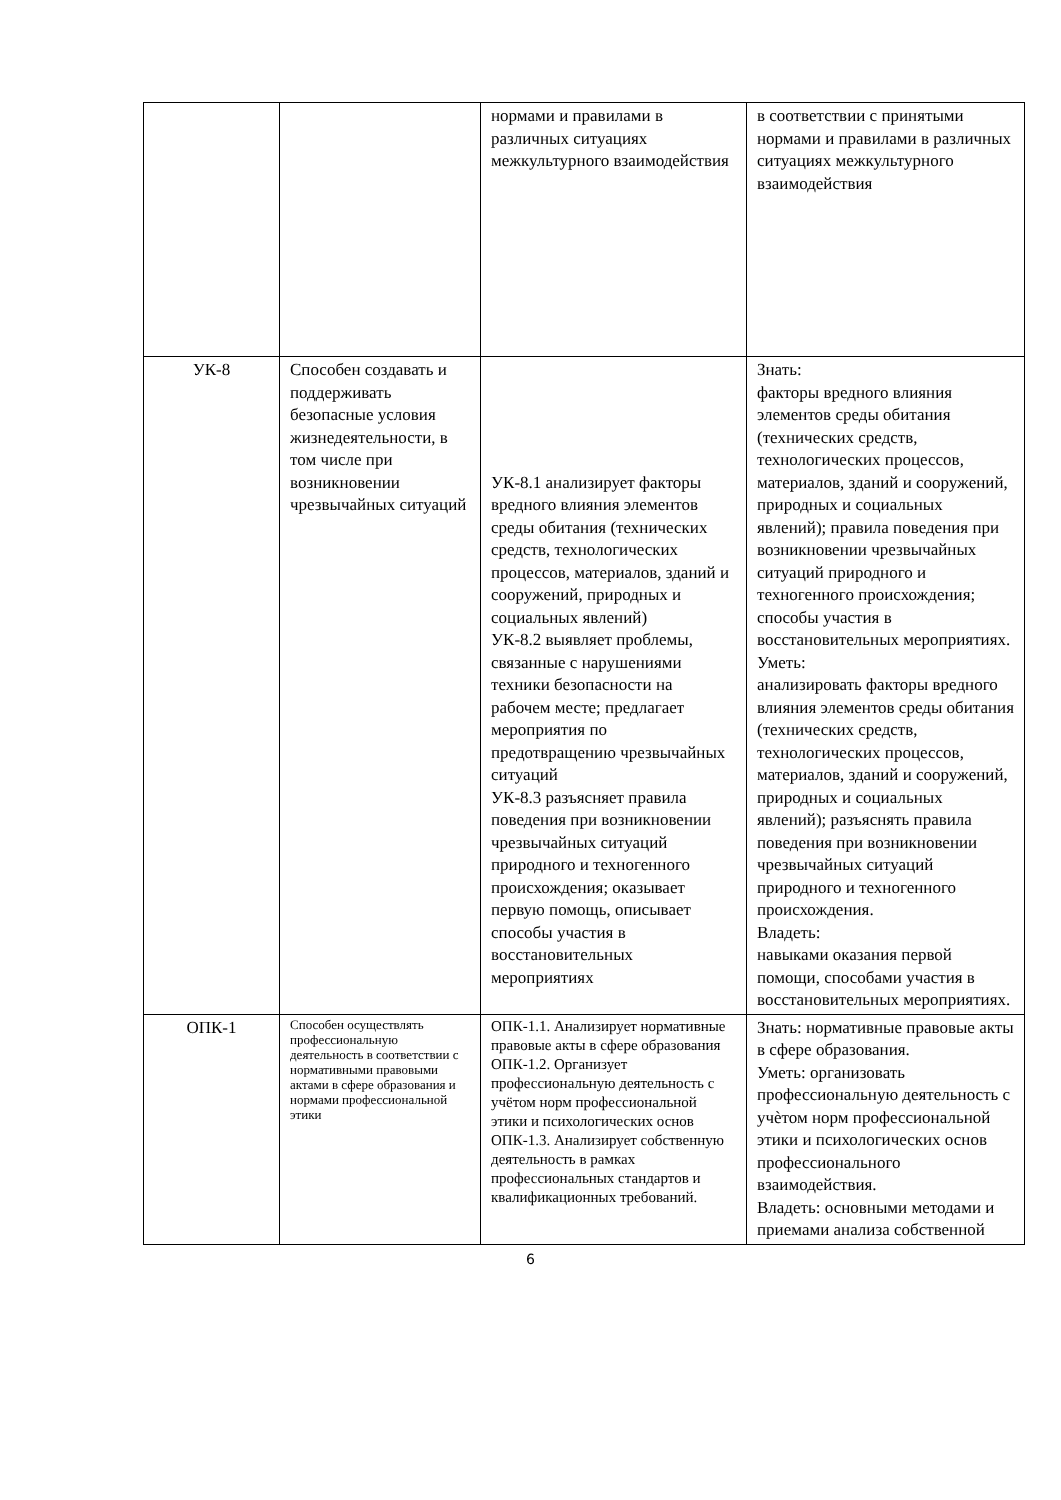| | | нормами и правилами в различных ситуациях межкультурного взаимодействия | в соответствии с принятыми нормами и правилами в различных ситуациях межкультурного взаимодействия |
| УК-8 | Способен создавать и поддерживать безопасные условия жизнедеятельности, в том числе при возникновении чрезвычайных ситуаций | УК-8.1 анализирует факторы вредного влияния элементов среды обитания (технических средств, технологических процессов, материалов, зданий и сооружений, природных и социальных явлений) УК-8.2 выявляет проблемы, связанные с нарушениями техники безопасности на рабочем месте; предлагает мероприятия по предотвращению чрезвычайных ситуаций УК-8.3 разъясняет правила поведения при возникновении чрезвычайных ситуаций природного и техногенного происхождения; оказывает первую помощь, описывает способы участия в восстановительных мероприятиях | Знать: факторы вредного влияния элементов среды обитания (технических средств, технологических процессов, материалов, зданий и сооружений, природных и социальных явлений); правила поведения при возникновении чрезвычайных ситуаций природного и техногенного происхождения; способы участия в восстановительных мероприятиях. Уметь: анализировать факторы вредного влияния элементов среды обитания (технических средств, технологических процессов, материалов, зданий и сооружений, природных и социальных явлений); разъяснять правила поведения при возникновении чрезвычайных ситуаций природного и техногенного происхождения. Владеть: навыками оказания первой помощи, способами участия в восстановительных мероприятиях. |
| ОПК-1 | Способен осуществлять профессиональную деятельность в соответствии с нормативными правовыми актами в сфере образования и нормами профессиональной этики | ОПК-1.1. Анализирует нормативные правовые акты в сфере образования ОПК-1.2. Организует профессиональную деятельность с учётом норм профессиональной этики и психологических основ ОПК-1.3. Анализирует собственную деятельность в рамках профессиональных стандартов и квалификационных требований. | Знать: нормативные правовые акты в сфере образования. Уметь: организовать профессиональную деятельность с учѐтом норм профессиональной этики и психологических основ профессионального взаимодействия. Владеть: основными методами и приемами анализа собственной |
6